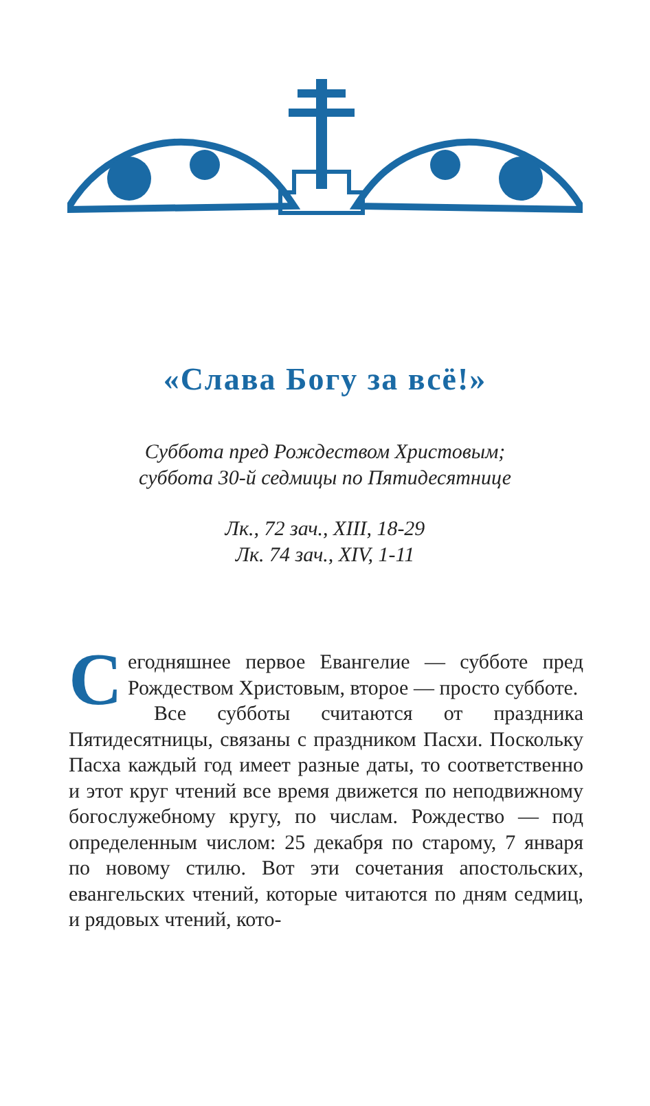«Слава Богу за всё!»
Суббота пред Рождеством Христовым;
суббота 30-й седмицы по Пятидесятнице
Лк., 72 зач., XIII, 18-29
Лк. 74 зач., XIV, 1-11
Сегодняшнее первое Евангелие — субботе пред Рождеством Христовым, второе — просто субботе.
Все субботы считаются от праздника Пятидесятницы, связаны с праздником Пасхи. Поскольку Пасха каждый год имеет разные даты, то соответственно и этот круг чтений все время движется по неподвижному богослужебному кругу, по числам. Рождество — под определенным числом: 25 декабря по старому, 7 января по новому стилю. Вот эти сочетания апостольских, евангельских чтений, которые читаются по дням седмиц, и рядовых чтений, кото-